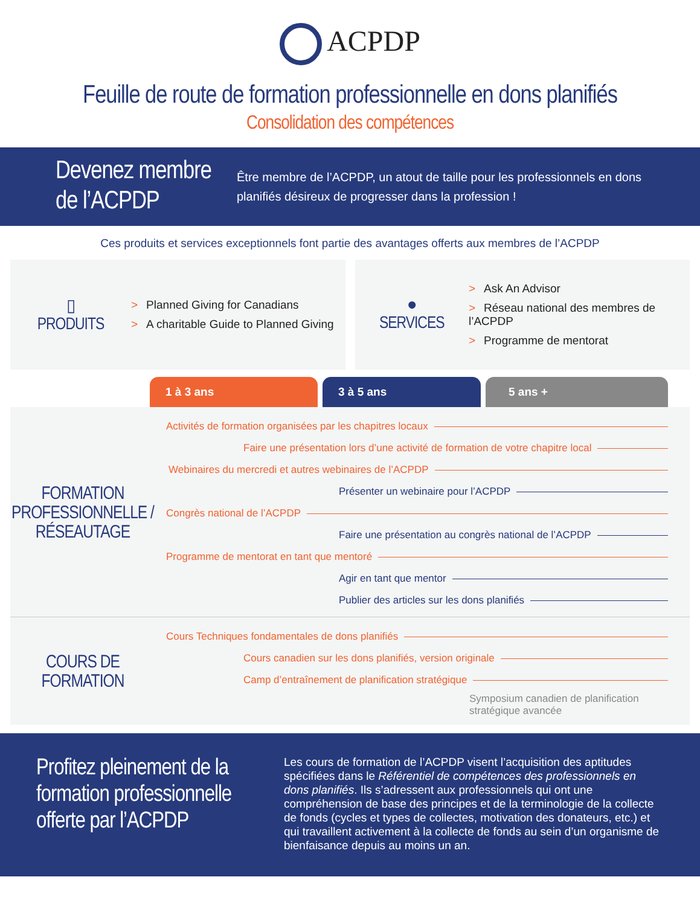ACPDP
Feuille de route de formation professionnelle en dons planifiés
Consolidation des compétences
Devenez membre de l’ACPDP
Être membre de l’ACPDP, un atout de taille pour les professionnels en dons planifiés désireux de progresser dans la profession !
Ces produits et services exceptionnels font partie des avantages offerts aux membres de l’ACPDP
▯
PRODUITS
> Planned Giving for Canadians
> A charitable Guide to Planned Giving
●
SERVICES
> Ask An Advisor
> Réseau national des membres de l’ACPDP
> Programme de mentorat
1 à 3 ans 3 à 5 ans 5 ans +
FORMATION PROFESSIONNELLE / RÉSEAUTAGE
Activités de formation organisées par les chapitres locaux
Faire une présentation lors d’une activité de formation de votre chapitre local
Webinaires du mercredi et autres webinaires de l’ACPDP
Présenter un webinaire pour l’ACPDP
Congrès national de l’ACPDP
Faire une présentation au congrès national de l’ACPDP
Programme de mentorat en tant que mentoré
Agir en tant que mentor
Publier des articles sur les dons planifiés
COURS DE FORMATION
Cours Techniques fondamentales de dons planifiés
Cours canadien sur les dons planifiés, version originale
Camp d’entraînement de planification stratégique
Symposium canadien de planification stratégique avancée
Profitez pleinement de la formation professionnelle offerte par l’ACPDP
Les cours de formation de l’ACPDP visent l’acquisition des aptitudes spécifiées dans le Référentiel de compétences des professionnels en dons planifiés. Ils s’adressent aux professionnels qui ont une compréhension de base des principes et de la terminologie de la collecte de fonds (cycles et types de collectes, motivation des donateurs, etc.) et qui travaillent activement à la collecte de fonds au sein d’un organisme de bienfaisance depuis au moins un an.